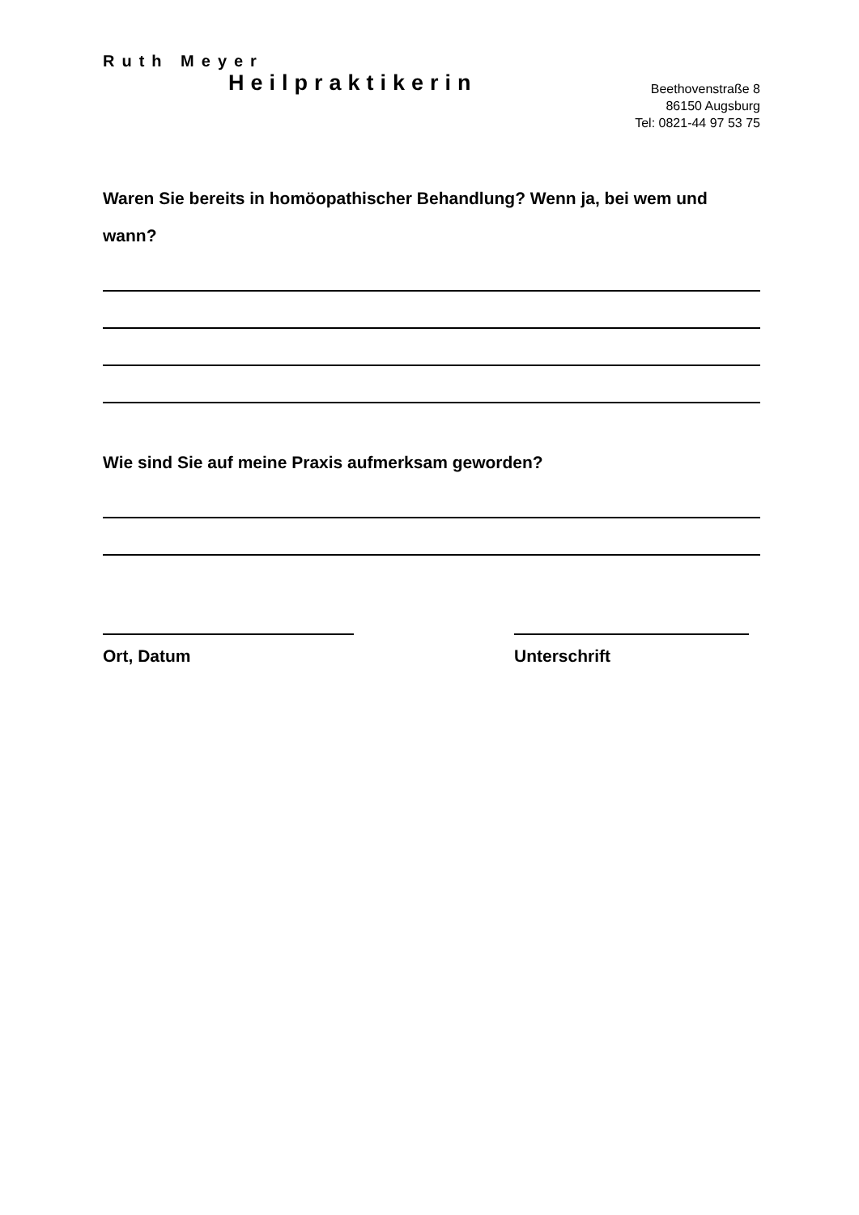Ruth Meyer
Heilpraktikerin
Beethovenstraße 8
86150 Augsburg
Tel: 0821-44 97 53 75
Waren Sie bereits in homöopathischer Behandlung? Wenn ja, bei wem und wann?
Wie sind Sie auf meine Praxis aufmerksam geworden?
Ort, Datum Unterschrift